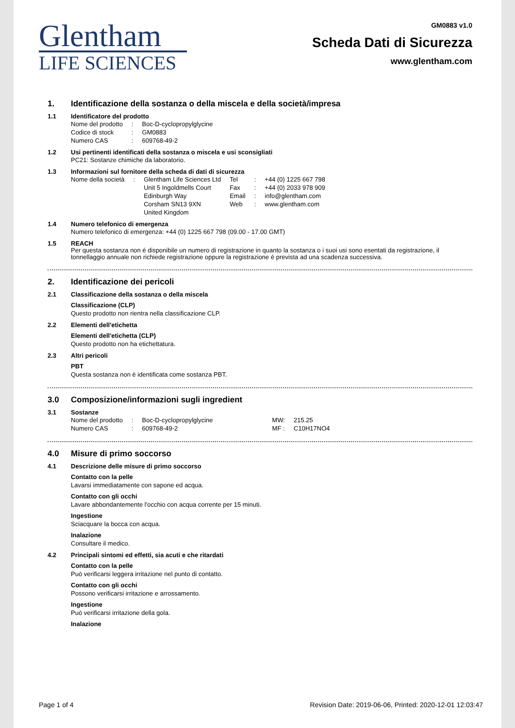Glentham
LIFE SCIENCES
GM0883 v1.0
Scheda Dati di Sicurezza
www.glentham.com
1. Identificazione della sostanza o della miscela e della società/impresa
1.1 Identificatore del prodotto
| Nome del prodotto | : | Boc-D-cyclopropylglycine |
| Codice di stock | : | GM0883 |
| Numero CAS | : | 609768-49-2 |
1.2 Usi pertinenti identificati della sostanza o miscela e usi sconsigliati
PC21: Sostanze chimiche da laboratorio.
1.3 Informazioni sul fornitore della scheda di dati di sicurezza
| Nome della società | : | Glentham Life Sciences Ltd Unit 5 Ingoldmells Court Edinburgh Way Corsham SN13 9XN United Kingdom | Tel Fax Email Web | : : : : | +44 (0) 1225 667 798 +44 (0) 2033 978 909 info@glentham.com www.glentham.com |
1.4 Numero telefonico di emergenza
Numero telefonico di emergenza: +44 (0) 1225 667 798 (09.00 - 17.00 GMT)
1.5 REACH
Per questa sostanza non é disponibile un numero di registrazione in quanto la sostanza o i suoi usi sono esentati da registrazione, il tonnellaggio annuale non richiede registrazione oppure la registrazione é prevista ad una scadenza successiva.
2. Identificazione dei pericoli
2.1 Classificazione della sostanza o della miscela
Classificazione (CLP)
Questo prodotto non rientra nella classificazione CLP.
2.2 Elementi dell'etichetta
Elementi dell'etichetta (CLP)
Questo prodotto non ha etichettatura.
2.3 Altri pericoli
PBT
Questa sostanza non è identificata come sostanza PBT.
3.0 Composizione/informazioni sugli ingredient
3.1 Sostanze
| Nome del prodotto | : | Boc-D-cyclopropylglycine | MW: | 215.25 |
| Numero CAS | : | 609768-49-2 | MF : | C10H17NO4 |
4.0 Misure di primo soccorso
4.1 Descrizione delle misure di primo soccorso
Contatto con la pelle
Lavarsi immediatamente con sapone ed acqua.
Contatto con gli occhi
Lavare abbondantemente l'occhio con acqua corrente per 15 minuti.
Ingestione
Sciacquare la bocca con acqua.
Inalazione
Consultare il medico.
4.2 Principali sintomi ed effetti, sia acuti e che ritardati
Contatto con la pelle
Può verificarsi leggera irritazione nel punto di contatto.
Contatto con gli occhi
Possono verificarsi irritazione e arrossamento.
Ingestione
Può verificarsi irritazione della gola.
Inalazione
Page 1 of 4 Revision Date: 2019-06-06, Printed: 2020-12-01 12:03:47